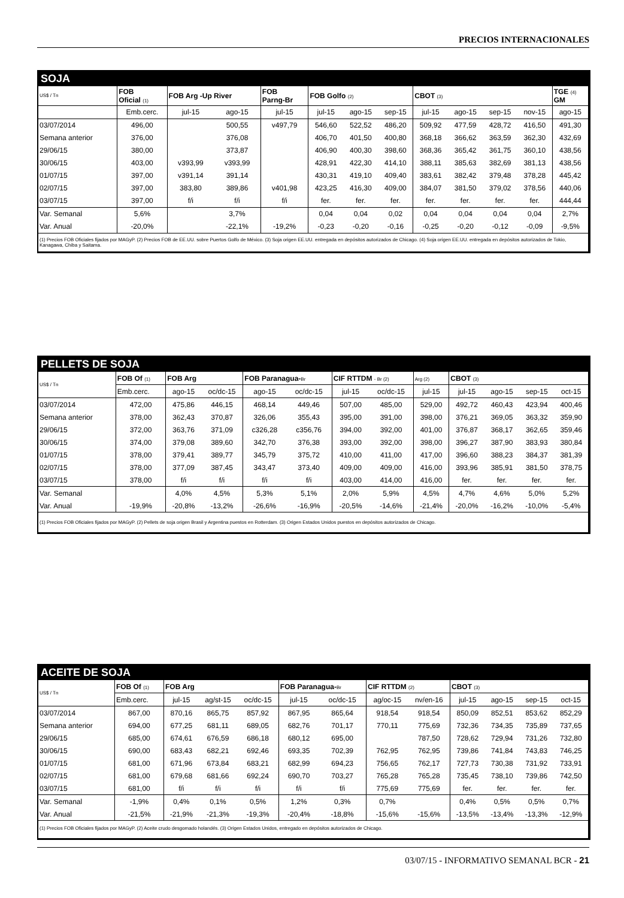PRECIOS INTERNACIONALES
SOJA
| US$ / Tn | FOB Oficial (1) | FOB Arg -Up River | | FOB Parng-Br | FOB Golfo (2) | | | CBOT (3) | | | | TGE (4) GM |
| | Emb.cerc. | jul-15 | ago-15 | jul-15 | jul-15 | ago-15 | sep-15 | jul-15 | ago-15 | sep-15 | nov-15 | ago-15 |
| 03/07/2014 | 496,00 | | 500,55 | v497,79 | 546,60 | 522,52 | 486,20 | 509,92 | 477,59 | 428,72 | 416,50 | 491,30 |
| Semana anterior | 376,00 | | 376,08 | | 406,70 | 401,50 | 400,80 | 368,18 | 366,62 | 363,59 | 362,30 | 432,69 |
| 29/06/15 | 380,00 | | 373,87 | | 406,90 | 400,30 | 398,60 | 368,36 | 365,42 | 361,75 | 360,10 | 438,56 |
| 30/06/15 | 403,00 | v393,99 | v393,99 | | 428,91 | 422,30 | 414,10 | 388,11 | 385,63 | 382,69 | 381,13 | 438,56 |
| 01/07/15 | 397,00 | v391,14 | 391,14 | | 430,31 | 419,10 | 409,40 | 383,61 | 382,42 | 379,48 | 378,28 | 445,42 |
| 02/07/15 | 397,00 | 383,80 | 389,86 | v401,98 | 423,25 | 416,30 | 409,00 | 384,07 | 381,50 | 379,02 | 378,56 | 440,06 |
| 03/07/15 | 397,00 | f/i | f/i | f/i | fer. | fer. | fer. | fer. | fer. | fer. | fer. | 444,44 |
| Var. Semanal | 5,6% | | 3,7% | | 0,04 | 0,04 | 0,02 | 0,04 | 0,04 | 0,04 | 0,04 | 2,7% |
| Var. Anual | -20,0% | | -22,1% | -19,2% | -0,23 | -0,20 | -0,16 | -0,25 | -0,20 | -0,12 | -0,09 | -9,5% |
(1) Precios FOB Oficiales fijados por MAGyP. (2) Precios FOB de EE.UU. sobre Puertos Golfo de México. (3) Soja origen EE.UU. entregada en depósitos autorizados de Chicago. (4) Soja origen EE.UU. entregada en depósitos autorizados de Tokio, Kanagawa, Chiba y Saitama.
PELLETS DE SOJA
| US$ / Tn | FOB Of (1) | FOB Arg | | FOB Paranagua- Br | | CIF RTTDM - Br (2) | | Arg (2) | CBOT (3) | | | |
| | Emb.cerc. | ago-15 | oc/dc-15 | ago-15 | oc/dc-15 | jul-15 | oc/dc-15 | jul-15 | jul-15 | ago-15 | sep-15 | oct-15 |
| 03/07/2014 | 472,00 | 475,86 | 446,15 | 468,14 | 449,46 | 507,00 | 485,00 | 529,00 | 492,72 | 460,43 | 423,94 | 400,46 |
| Semana anterior | 378,00 | 362,43 | 370,87 | 326,06 | 355,43 | 395,00 | 391,00 | 398,00 | 376,21 | 369,05 | 363,32 | 359,90 |
| 29/06/15 | 372,00 | 363,76 | 371,09 | c326,28 | c356,76 | 394,00 | 392,00 | 401,00 | 376,87 | 368,17 | 362,65 | 359,46 |
| 30/06/15 | 374,00 | 379,08 | 389,60 | 342,70 | 376,38 | 393,00 | 392,00 | 398,00 | 396,27 | 387,90 | 383,93 | 380,84 |
| 01/07/15 | 378,00 | 379,41 | 389,77 | 345,79 | 375,72 | 410,00 | 411,00 | 417,00 | 396,60 | 388,23 | 384,37 | 381,39 |
| 02/07/15 | 378,00 | 377,09 | 387,45 | 343,47 | 373,40 | 409,00 | 409,00 | 416,00 | 393,96 | 385,91 | 381,50 | 378,75 |
| 03/07/15 | 378,00 | f/i | f/i | f/i | f/i | 403,00 | 414,00 | 416,00 | fer. | fer. | fer. | fer. |
| Var. Semanal | | 4,0% | 4,5% | 5,3% | 5,1% | 2,0% | 5,9% | 4,5% | 4,7% | 4,6% | 5,0% | 5,2% |
| Var. Anual | -19,9% | -20,8% | -13,2% | -26,6% | -16,9% | -20,5% | -14,6% | -21,4% | -20,0% | -16,2% | -10,0% | -5,4% |
(1) Precios FOB Oficiales fijados por MAGyP. (2) Pellets de soja origen Brasil y Argentina puestos en Rotterdam. (3) Origen Estados Unidos puestos en depósitos autorizados de Chicago.
ACEITE DE SOJA
| US$ / Tn | FOB Of (1) | FOB Arg | | | FOB Paranagua- Br | | CIF RTTDM (2) | | CBOT (3) | | | |
| | Emb.cerc. | jul-15 | ag/st-15 | oc/dc-15 | jul-15 | oc/dc-15 | ag/oc-15 | nv/en-16 | jul-15 | ago-15 | sep-15 | oct-15 |
| 03/07/2014 | 867,00 | 870,16 | 865,75 | 857,92 | 867,95 | 865,64 | 918,54 | 918,54 | 850,09 | 852,51 | 853,62 | 852,29 |
| Semana anterior | 694,00 | 677,25 | 681,11 | 689,05 | 682,76 | 701,17 | 770,11 | 775,69 | 732,36 | 734,35 | 735,89 | 737,65 |
| 29/06/15 | 685,00 | 674,61 | 676,59 | 686,18 | 680,12 | 695,00 | | 787,50 | 728,62 | 729,94 | 731,26 | 732,80 |
| 30/06/15 | 690,00 | 683,43 | 682,21 | 692,46 | 693,35 | 702,39 | 762,95 | 762,95 | 739,86 | 741,84 | 743,83 | 746,25 |
| 01/07/15 | 681,00 | 671,96 | 673,84 | 683,21 | 682,99 | 694,23 | 756,65 | 762,17 | 727,73 | 730,38 | 731,92 | 733,91 |
| 02/07/15 | 681,00 | 679,68 | 681,66 | 692,24 | 690,70 | 703,27 | 765,28 | 765,28 | 735,45 | 738,10 | 739,86 | 742,50 |
| 03/07/15 | 681,00 | f/i | f/i | f/i | f/i | f/i | 775,69 | 775,69 | fer. | fer. | fer. | fer. |
| Var. Semanal | -1,9% | 0,4% | 0,1% | 0,5% | 1,2% | 0,3% | 0,7% | | 0,4% | 0,5% | 0,5% | 0,7% |
| Var. Anual | -21,5% | -21,9% | -21,3% | -19,3% | -20,4% | -18,8% | -15,6% | -15,6% | -13,5% | -13,4% | -13,3% | -12,9% |
(1) Precios FOB Oficiales fijados por MAGyP. (2) Aceite crudo desgomado holandés. (3) Origen Estados Unidos, entregado en depósitos autorizados de Chicago.
03/07/15 - INFORMATIVO SEMANAL BCR - 21